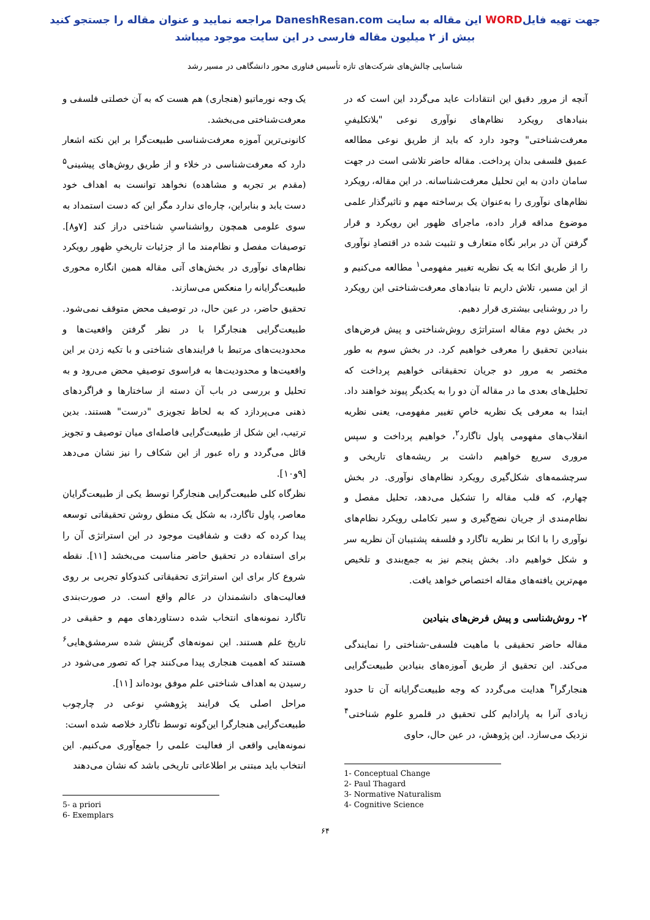جهت تهیه فایلWORD این مقاله به سایت DaneshResan.com مراجعه نمایید و عنوان مقاله را جستجو کنید
بیش از ۲ میلیون مقاله فارسی در این سایت موجود میباشد
شناسایی چالش‌های شرکت‌های تازه تأسیس فناوری محور دانشگاهی در مسیر رشد
آنچه از مرور دقیق این انتقادات عاید می‌گردد این است که در بنیادهای رویکرد نظام‌های نوآوری نوعی "بلاتکلیفیِ معرفت‌شناختی" وجود دارد که باید از طریق نوعی مطالعه عمیق فلسفی بدان پرداخت. مقاله حاضر تلاشی است در جهت سامان دادن به این تحلیل معرفت‌شناسانه. در این مقاله، رویکرد نظام‌های نوآوری را به‌عنوان یک برساخته مهم و تاثیرگذار علمی موضوع مداقه قرار داده، ماجرای ظهور این رویکرد و قرار گرفتن آن در برابر نگاه متعارف و تثبیت شده در اقتصادِ نوآوری را از طریق اتکا به یک نظریه تغییر مفهومی<sup>۱</sup> مطالعه می‌کنیم و از این مسیر، تلاش داریم تا بنیادهای معرفت‌شناختی این رویکرد را در روشنایی بیشتری قرار دهیم.
در بخش دوم مقاله استراتژی روش‌شناختی و پیش فرض‌های بنیادین تحقیق را معرفی خواهیم کرد. در بخش سوم به طور مختصر به مرور دو جریان تحقیقاتی خواهیم پرداخت که تحلیل‌های بعدی ما در مقاله آن دو را به یکدیگر پیوند خواهند داد. ابتدا به معرفی یک نظریه خاصِ تغییر مفهومی، یعنی نظریه انقلاب‌های مفهومی پاول تاگارد<sup>۲</sup>، خواهیم پرداخت و سپس مروری سریع خواهیم داشت بر ریشه‌های تاریخی و سرچشمه‌های شکل‌گیری رویکرد نظام‌های نوآوری. در بخش چهارم، که قلب مقاله را تشکیل می‌دهد، تحلیل مفصل و نظام‌مندی از جریان نضج‌گیری و سیر تکاملی رویکرد نظام‌های نوآوری را با اتکا بر نظریه تاگارد و فلسفه پشتیبان آن نظریه سر و شکل خواهیم داد. بخش پنجم نیز به جمع‌بندی و تلخیص مهم‌ترین یافته‌های مقاله اختصاص خواهد یافت.
۲- روش‌شناسی و پیش فرض‌های بنیادین
مقاله حاضر تحقیقی با ماهیت فلسفی-شناختی را نمایندگی می‌کند. این تحقیق از طریق آموزه‌های بنیادین طبیعت‌گرایی هنجارگرا<sup>۳</sup> هدایت می‌گردد که وجه طبیعت‌گرایانه آن تا حدود زیادی آنرا به پارادایم کلی تحقیق در قلمرو علوم شناختی<sup>۴</sup> نزدیک می‌سازد. این پژوهش، در عین حال، حاوی
1- Conceptual Change
2- Paul Thagard
3- Normative Naturalism
4- Cognitive Science
یک وجه نورماتیو (هنجاری) هم هست که به آن خصلتی فلسفی و معرفت‌شناختی می‌بخشد.
کانونی‌ترین آموزه معرفت‌شناسی طبیعت‌گرا بر این نکته اشعار دارد که معرفت‌شناسی در خلاء و از طریق روش‌های پیشینی<sup>۵</sup> (مقدم بر تجربه و مشاهده) نخواهد توانست به اهداف خود دست یابد و بنابراین، چاره‌ای ندارد مگر این که دست استمداد به سوی علومی همچون روانشناسیِ شناختی دراز کند [۷و۸]. توصیفات مفصل و نظام‌مند ما از جزئیات تاریخیِ ظهور رویکرد نظام‌های نوآوری در بخش‌های آتی مقاله همین انگاره محوری طبیعت‌گرایانه را منعکس می‌سازند.
تحقیق حاضر، در عین حال، در توصیف محض متوقف نمی‌شود. طبیعت‌گرایی هنجارگرا با در نظر گرفتن واقعیت‌ها و محدودیت‌های مرتبط با فرایندهای شناختی و با تکیه زدن بر این واقعیت‌ها و محدودیت‌ها به فراسوی توصیفِ محض می‌رود و به تحلیل و بررسی در باب آن دسته از ساختارها و فراگردهای ذهنی می‌پردازد که به لحاظ تجویزی "درست" هستند. بدین ترتیب، این شکل از طبیعت‌گرایی فاصله‌ای میان توصیف و تجویز قائل می‌گردد و راه عبور از این شکاف را نیز نشان می‌دهد [۹و۱۰].
نظرگاه کلی طبیعت‌گرایی هنجارگرا توسط یکی از طبیعت‌گرایان معاصر، پاول تاگارد، به شکل یک منطق روشن تحقیقاتی توسعه پیدا کرده که دقت و شفافیت موجود در این استراتژی آن را برای استفاده در تحقیق حاضر مناسبت می‌بخشد [۱۱]. نقطه شروع کار برای این استراتژی تحقیقاتی کندوکاو تجربی بر روی فعالیت‌های دانشمندان در عالم واقع است. در صورت‌بندی تاگارد نمونه‌های انتخاب شده دستاوردهای مهم و حقیقی در تاریخ علم هستند. این نمونه‌های گزینش شده سرمشق‌هایی<sup>۶</sup> هستند که اهمیت هنجاری پیدا می‌کنند چرا که تصور می‌شود در رسیدن به اهداف شناختی علم موفق بوده‌اند [۱۱].
مراحل اصلی یک فرایند پژوهشیِ نوعی در چارچوب طبیعت‌گرایی هنجارگرا این‌گونه توسط تاگارد خلاصه شده است:
نمونه‌هایی واقعی از فعالیت علمی را جمع‌آوری می‌کنیم. این انتخاب باید مبتنی بر اطلاعاتی تاریخی باشد که نشان می‌دهند
5- a priori
6- Exemplars
۶۴